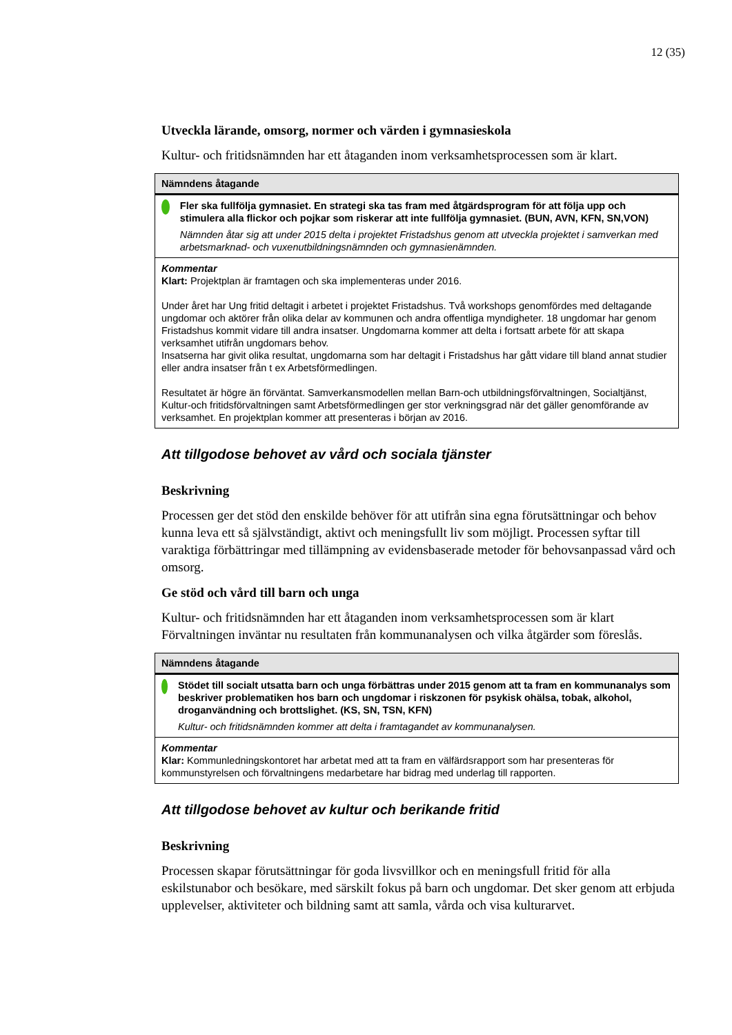12 (35)
Utveckla lärande, omsorg, normer och värden i gymnasieskola
Kultur- och fritidsnämnden har ett åtaganden inom verksamhetsprocessen som är klart.
| Nämndens åtagande |
| --- |
| Fler ska fullfölja gymnasiet. En strategi ska tas fram med åtgärdsprogram för att följa upp och stimulera alla flickor och pojkar som riskerar att inte fullfölja gymnasiet. (BUN, AVN, KFN, SN,VON) Nämnden åtar sig att under 2015 delta i projektet Fristadshus genom att utveckla projektet i samverkan med arbetsmarknad- och vuxenutbildningsnämnden och gymnasienämnden. |
| Kommentar Klart: Projektplan är framtagen och ska implementeras under 2016. Under året har Ung fritid deltagit i arbetet i projektet Fristadshus. Två workshops genomfördes med deltagande ungdomar och aktörer från olika delar av kommunen och andra offentliga myndigheter. 18 ungdomar har genom Fristadshus kommit vidare till andra insatser. Ungdomarna kommer att delta i fortsatt arbete för att skapa verksamhet utifrån ungdomars behov. Insatserna har givit olika resultat, ungdomarna som har deltagit i Fristadshus har gått vidare till bland annat studier eller andra insatser från t ex Arbetsförmedlingen. Resultatet är högre än förväntat. Samverkansmodellen mellan Barn-och utbildningsförvaltningen, Socialtjänst, Kultur-och fritidsförvaltningen samt Arbetsförmedlingen ger stor verkningsgrad när det gäller genomförande av verksamhet. En projektplan kommer att presenteras i början av 2016. |
Att tillgodose behovet av vård och sociala tjänster
Beskrivning
Processen ger det stöd den enskilde behöver för att utifrån sina egna förutsättningar och behov kunna leva ett så självständigt, aktivt och meningsfullt liv som möjligt. Processen syftar till varaktiga förbättringar med tillämpning av evidensbaserade metoder för behovsanpassad vård och omsorg.
Ge stöd och vård till barn och unga
Kultur- och fritidsnämnden har ett åtaganden inom verksamhetsprocessen som är klart Förvaltningen inväntar nu resultaten från kommunanalysen och vilka åtgärder som föreslås.
| Nämndens åtagande |
| --- |
| Stödet till socialt utsatta barn och unga förbättras under 2015 genom att ta fram en kommunanalys som beskriver problematiken hos barn och ungdomar i riskzonen för psykisk ohälsa, tobak, alkohol, droganvändning och brottslighet. (KS, SN, TSN, KFN) Kultur- och fritidsnämnden kommer att delta i framtagandet av kommunanalysen. |
| Kommentar Klar: Kommunledningskontoret har arbetat med att ta fram en välfärdsrapport som har presenteras för kommunstyrelsen och förvaltningens medarbetare har bidrag med underlag till rapporten. |
Att tillgodose behovet av kultur och berikande fritid
Beskrivning
Processen skapar förutsättningar för goda livsvillkor och en meningsfull fritid för alla eskilstunabor och besökare, med särskilt fokus på barn och ungdomar. Det sker genom att erbjuda upplevelser, aktiviteter och bildning samt att samla, vårda och visa kulturarvet.